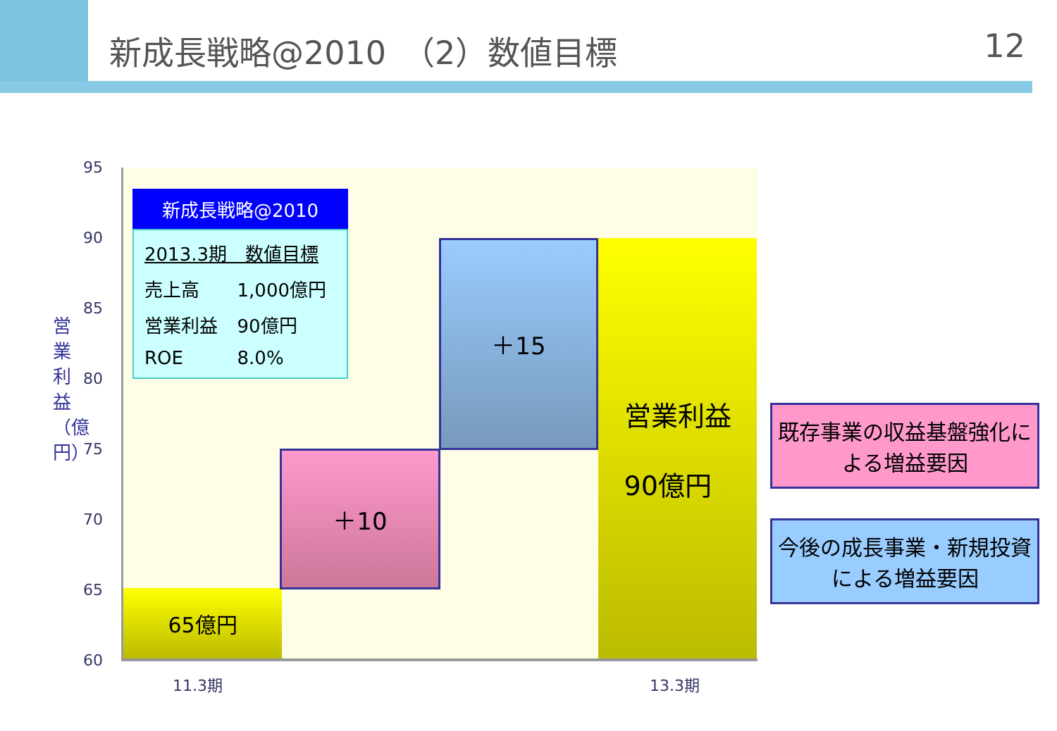新成長戦略@2010　（2）数値目標 12
95
90
85
80
75
70
65
60
営業利益（億円）
65億円
＋10
＋15
営業利益
90億円
新成長戦略@2010
| 2013.3期 数値目標 | |
| 売上高 | 1,000億円 |
| 営業利益 | 90億円 |
| ROE | 8.0% |
11.3期 13.3期
既存事業の収益基盤強化による増益要因
今後の成長事業・新規投資による増益要因